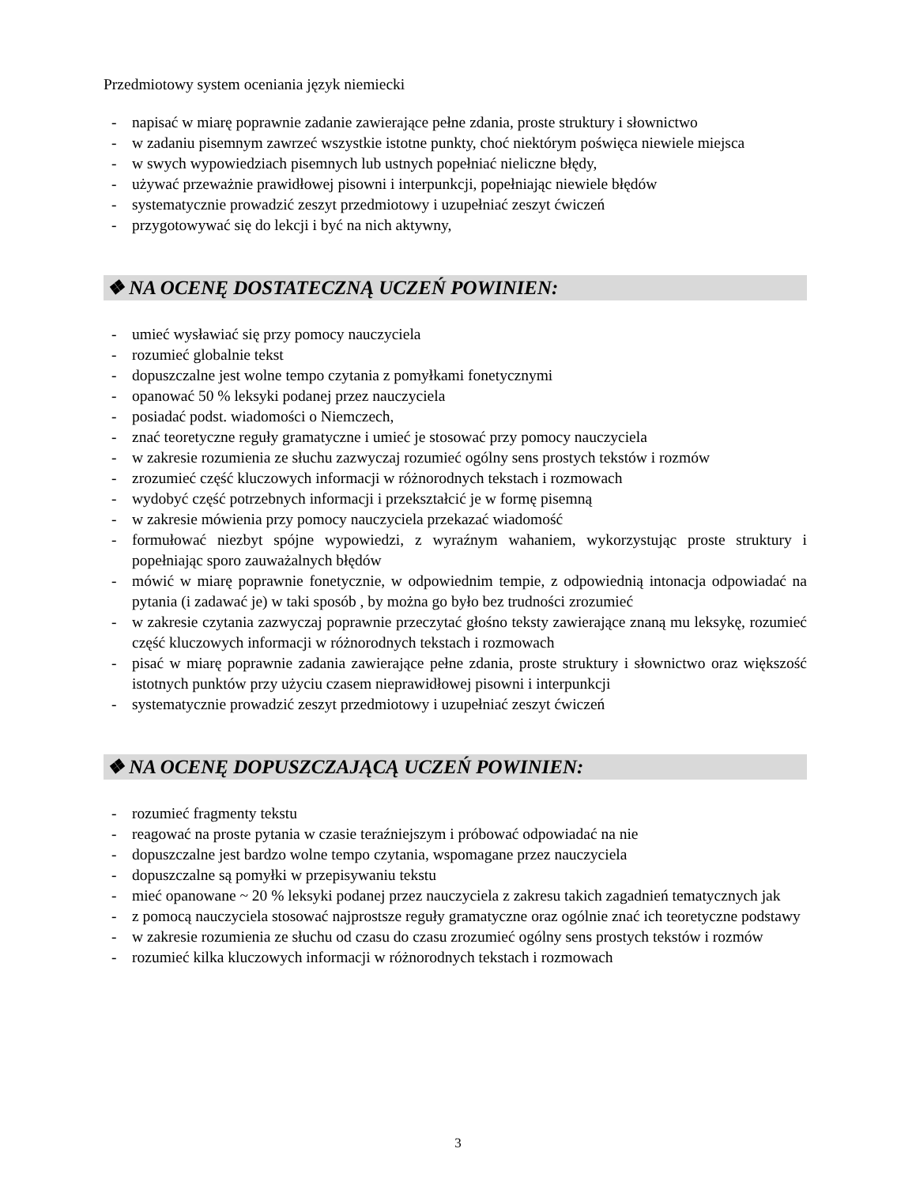Przedmiotowy system oceniania język niemiecki
- napisać w miarę poprawnie zadanie zawierające pełne zdania, proste struktury i słownictwo
- w zadaniu pisemnym zawrzeć wszystkie istotne punkty, choć niektórym poświęca niewiele miejsca
- w swych wypowiedziach pisemnych lub ustnych popełniać nieliczne błędy,
- używać przeważnie prawidłowej pisowni i interpunkcji, popełniając niewiele błędów
- systematycznie prowadzić zeszyt przedmiotowy i uzupełniać zeszyt ćwiczeń
- przygotowywać się do lekcji i być na nich aktywny,
❖ NA OCENĘ DOSTATECZNĄ UCZEŃ POWINIEN:
- umieć wysławiać się przy pomocy nauczyciela
- rozumieć globalnie tekst
- dopuszczalne jest wolne tempo czytania z pomyłkami fonetycznymi
- opanować 50 % leksyki podanej przez nauczyciela
- posiadać podst. wiadomości o Niemczech,
- znać teoretyczne reguły gramatyczne i umieć je stosować przy pomocy nauczyciela
- w zakresie rozumienia ze słuchu zazwyczaj rozumieć ogólny sens prostych tekstów i rozmów
- zrozumieć część kluczowych informacji w różnorodnych tekstach i rozmowach
- wydobyć część potrzebnych informacji i przekształcić je w formę pisemną
- w zakresie mówienia przy pomocy nauczyciela przekazać wiadomość
- formułować niezbyt spójne wypowiedzi, z wyraźnym wahaniem, wykorzystując proste struktury i popełniając sporo zauważalnych błędów
- mówić w miarę poprawnie fonetycznie, w odpowiednim tempie, z odpowiednią intonacja odpowiadać na pytania (i zadawać je) w taki sposób , by można go było bez trudności zrozumieć
- w zakresie czytania zazwyczaj poprawnie przeczytać głośno teksty zawierające znaną mu leksykę, rozumieć część kluczowych informacji w różnorodnych tekstach i rozmowach
- pisać w miarę poprawnie zadania zawierające pełne zdania, proste struktury i słownictwo oraz większość istotnych punktów przy użyciu czasem nieprawidłowej pisowni i interpunkcji
- systematycznie prowadzić zeszyt przedmiotowy i uzupełniać zeszyt ćwiczeń
❖ NA OCENĘ DOPUSZCZAJĄCĄ UCZEŃ POWINIEN:
- rozumieć fragmenty tekstu
- reagować na proste pytania w czasie teraźniejszym i próbować odpowiadać na nie
- dopuszczalne jest bardzo wolne tempo czytania, wspomagane przez nauczyciela
- dopuszczalne są pomyłki w przepisywaniu tekstu
- mieć opanowane ~ 20 % leksyki podanej przez nauczyciela z zakresu takich zagadnień tematycznych jak
- z pomocą nauczyciela stosować najprostsze reguły gramatyczne oraz ogólnie znać ich teoretyczne podstawy
- w zakresie rozumienia ze słuchu od czasu do czasu zrozumieć ogólny sens prostych tekstów i rozmów
- rozumieć kilka kluczowych informacji w różnorodnych tekstach i rozmowach
3